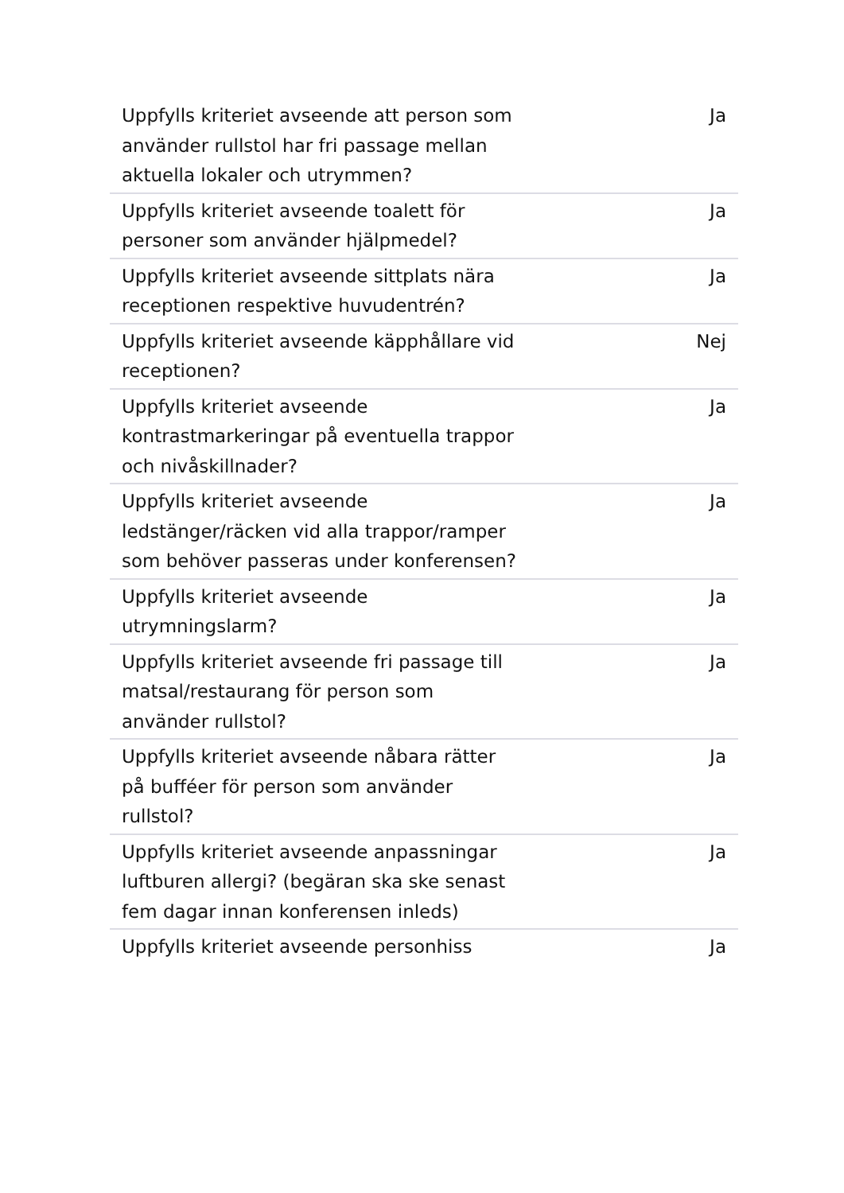| Uppfylls kriteriet avseende att person som använder rullstol har fri passage mellan aktuella lokaler och utrymmen? | Ja |
| Uppfylls kriteriet avseende toalett för personer som använder hjälpmedel? | Ja |
| Uppfylls kriteriet avseende sittplats nära receptionen respektive huvudentrén? | Ja |
| Uppfylls kriteriet avseende käpphållare vid receptionen? | Nej |
| Uppfylls kriteriet avseende kontrastmarkeringar på eventuella trappor och nivåskillnader? | Ja |
| Uppfylls kriteriet avseende ledstänger/räcken vid alla trappor/ramper som behöver passeras under konferensen? | Ja |
| Uppfylls kriteriet avseende utrymningslarm? | Ja |
| Uppfylls kriteriet avseende fri passage till matsal/restaurang för person som använder rullstol? | Ja |
| Uppfylls kriteriet avseende nåbara rätter på bufféer för person som använder rullstol? | Ja |
| Uppfylls kriteriet avseende anpassningar luftburen allergi? (begäran ska ske senast fem dagar innan konferensen inleds) | Ja |
| Uppfylls kriteriet avseende personhiss | Ja |